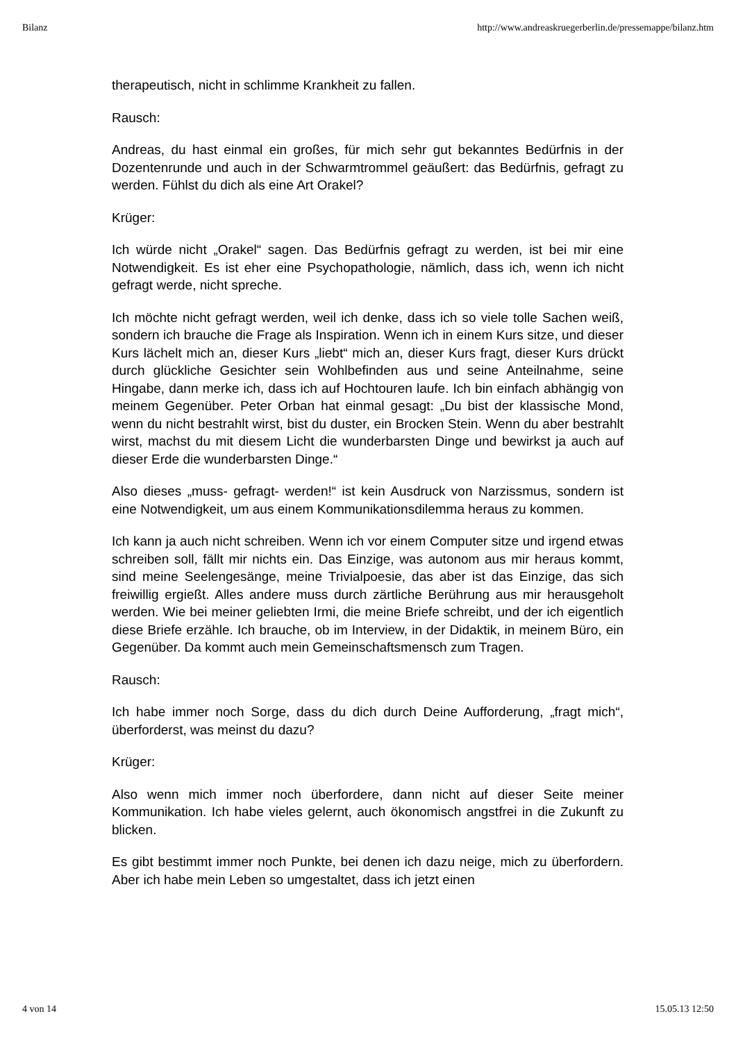Bilanz http://www.andreaskruegerberlin.de/pressemappe/bilanz.htm
therapeutisch, nicht in schlimme Krankheit zu fallen.
Rausch:
Andreas, du hast einmal ein großes, für mich sehr gut bekanntes Bedürfnis in der Dozentenrunde und auch in der Schwarmtrommel geäußert: das Bedürfnis, gefragt zu werden. Fühlst du dich als eine Art Orakel?
Krüger:
Ich würde nicht „Orakel“ sagen. Das Bedürfnis gefragt zu werden, ist bei mir eine Notwendigkeit. Es ist eher eine Psychopathologie, nämlich, dass ich, wenn ich nicht gefragt werde, nicht spreche.
Ich möchte nicht gefragt werden, weil ich denke, dass ich so viele tolle Sachen weiß, sondern ich brauche die Frage als Inspiration. Wenn ich in einem Kurs sitze, und dieser Kurs lächelt mich an, dieser Kurs „liebt“ mich an, dieser Kurs fragt, dieser Kurs drückt durch glückliche Gesichter sein Wohlbefinden aus und seine Anteilnahme, seine Hingabe, dann merke ich, dass ich auf Hochtouren laufe. Ich bin einfach abhängig von meinem Gegenüber. Peter Orban hat einmal gesagt: „Du bist der klassische Mond, wenn du nicht bestrahlt wirst, bist du duster, ein Brocken Stein. Wenn du aber bestrahlt wirst, machst du mit diesem Licht die wunderbarsten Dinge und bewirkst ja auch auf dieser Erde die wunderbarsten Dinge.“
Also dieses „muss- gefragt- werden!“ ist kein Ausdruck von Narzissmus, sondern ist eine Notwendigkeit, um aus einem Kommunikationsdilemma heraus zu kommen.
Ich kann ja auch nicht schreiben. Wenn ich vor einem Computer sitze und irgend etwas schreiben soll, fällt mir nichts ein. Das Einzige, was autonom aus mir heraus kommt, sind meine Seelengesänge, meine Trivialpoesie, das aber ist das Einzige, das sich freiwillig ergießt. Alles andere muss durch zärtliche Berührung aus mir herausgeholt werden. Wie bei meiner geliebten Irmi, die meine Briefe schreibt, und der ich eigentlich diese Briefe erzähle. Ich brauche, ob im Interview, in der Didaktik, in meinem Büro, ein Gegenüber. Da kommt auch mein Gemeinschaftsmensch zum Tragen.
Rausch:
Ich habe immer noch Sorge, dass du dich durch Deine Aufforderung, „fragt mich“, überforderst, was meinst du dazu?
Krüger:
Also wenn mich immer noch überfordere, dann nicht auf dieser Seite meiner Kommunikation. Ich habe vieles gelernt, auch ökonomisch angstfrei in die Zukunft zu blicken.
Es gibt bestimmt immer noch Punkte, bei denen ich dazu neige, mich zu überfordern. Aber ich habe mein Leben so umgestaltet, dass ich jetzt einen
4 von 14 15.05.13 12:50